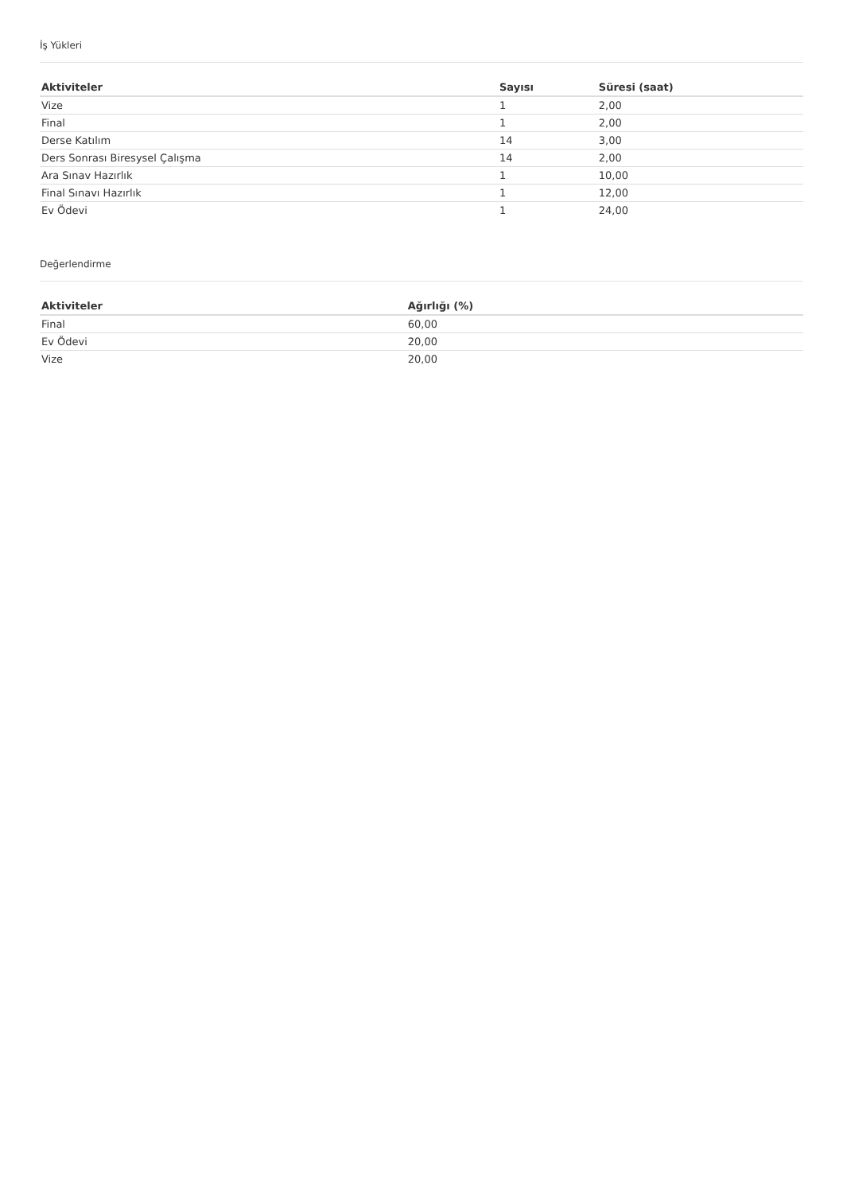İş Yükleri
| Aktiviteler | Sayısı | Süresi (saat) |
| --- | --- | --- |
| Vize | 1 | 2,00 |
| Final | 1 | 2,00 |
| Derse Katılım | 14 | 3,00 |
| Ders Sonrası Biresysel Çalışma | 14 | 2,00 |
| Ara Sınav Hazırlık | 1 | 10,00 |
| Final Sınavı Hazırlık | 1 | 12,00 |
| Ev Ödevi | 1 | 24,00 |
Değerlendirme
| Aktiviteler | Ağırlığı (%) |
| --- | --- |
| Final | 60,00 |
| Ev Ödevi | 20,00 |
| Vize | 20,00 |